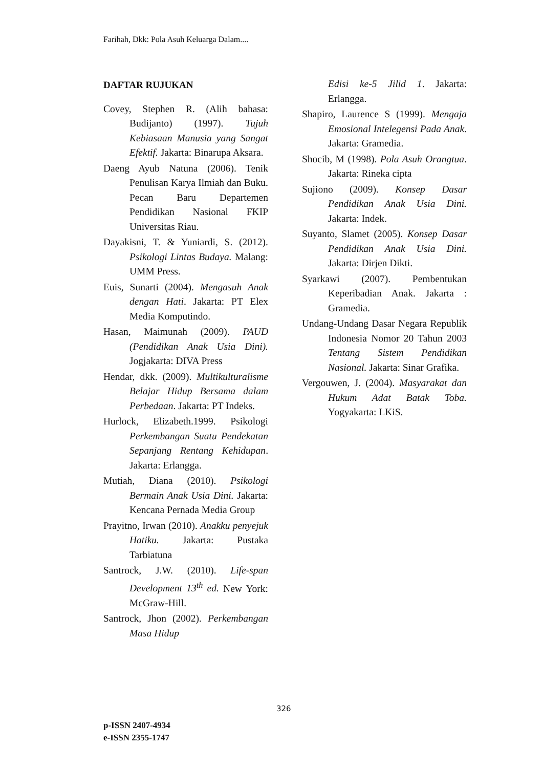Farihah, Dkk: Pola Asuh Keluarga Dalam....
DAFTAR RUJUKAN
Covey, Stephen R. (Alih bahasa: Budijanto) (1997). Tujuh Kebiasaan Manusia yang Sangat Efektif. Jakarta: Binarupa Aksara.
Daeng Ayub Natuna (2006). Tenik Penulisan Karya Ilmiah dan Buku. Pecan Baru Departemen Pendidikan Nasional FKIP Universitas Riau.
Dayakisni, T. & Yuniardi, S. (2012). Psikologi Lintas Budaya. Malang: UMM Press.
Euis, Sunarti (2004). Mengasuh Anak dengan Hati. Jakarta: PT Elex Media Komputindo.
Hasan, Maimunah (2009). PAUD (Pendidikan Anak Usia Dini). Jogjakarta: DIVA Press
Hendar, dkk. (2009). Multikulturalisme Belajar Hidup Bersama dalam Perbedaan. Jakarta: PT Indeks.
Hurlock, Elizabeth.1999. Psikologi Perkembangan Suatu Pendekatan Sepanjang Rentang Kehidupan. Jakarta: Erlangga.
Mutiah, Diana (2010). Psikologi Bermain Anak Usia Dini. Jakarta: Kencana Pernada Media Group
Prayitno, Irwan (2010). Anakku penyejuk Hatiku. Jakarta: Pustaka Tarbiatuna
Santrock, J.W. (2010). Life-span Development 13<sup>th</sup> ed. New York: McGraw-Hill.
Santrock, Jhon (2002). Perkembangan Masa Hidup
Edisi ke-5 Jilid 1. Jakarta: Erlangga.
Shapiro, Laurence S (1999). Mengaja Emosional Intelegensi Pada Anak. Jakarta: Gramedia.
Shocib, M (1998). Pola Asuh Orangtua. Jakarta: Rineka cipta
Sujiono (2009). Konsep Dasar Pendidikan Anak Usia Dini. Jakarta: Indek.
Suyanto, Slamet (2005). Konsep Dasar Pendidikan Anak Usia Dini. Jakarta: Dirjen Dikti.
Syarkawi (2007). Pembentukan Keperibadian Anak. Jakarta : Gramedia.
Undang-Undang Dasar Negara Republik Indonesia Nomor 20 Tahun 2003 Tentang Sistem Pendidikan Nasional. Jakarta: Sinar Grafika.
Vergouwen, J. (2004). Masyarakat dan Hukum Adat Batak Toba. Yogyakarta: LKiS.
326
p-ISSN 2407-4934
e-ISSN 2355-1747